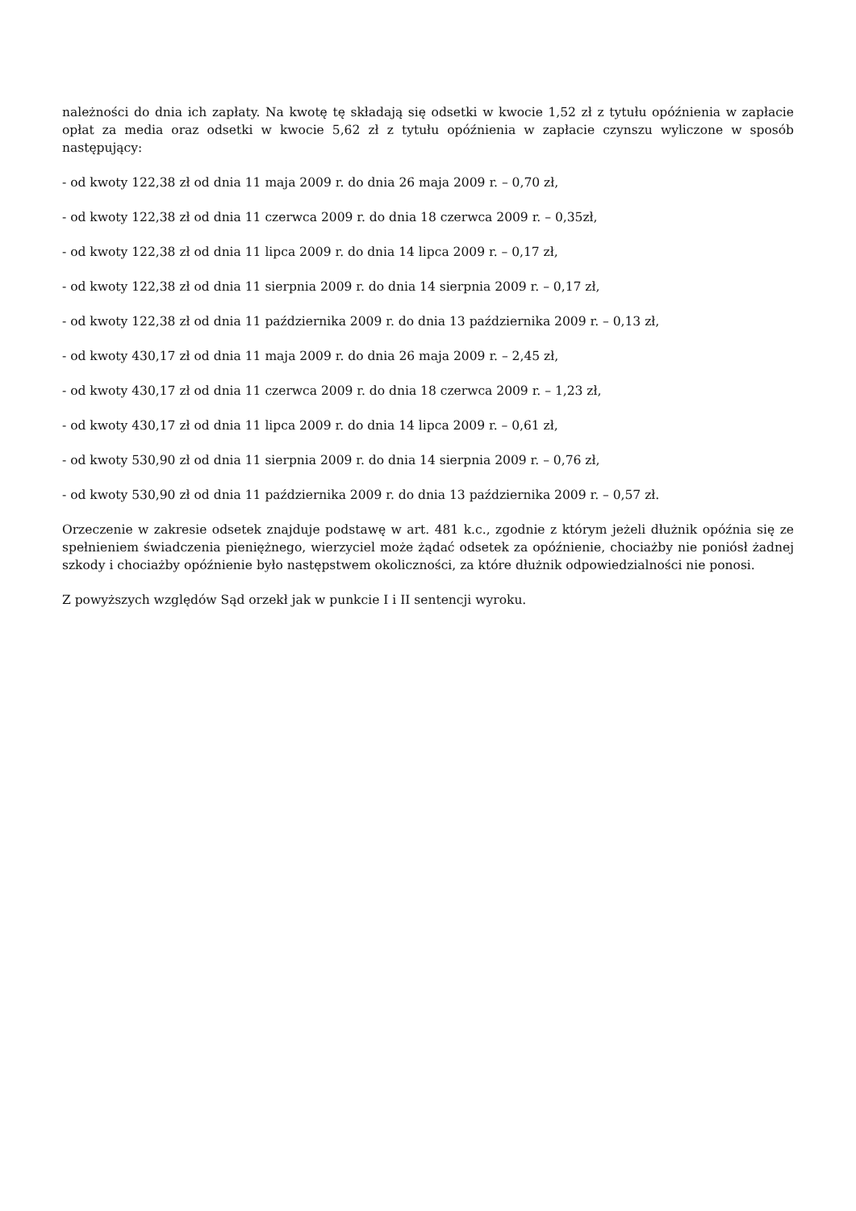należności do dnia ich zapłaty. Na kwotę tę składają się odsetki w kwocie 1,52 zł z tytułu opóźnienia w zapłacie opłat za media oraz odsetki w kwocie 5,62 zł z tytułu opóźnienia w zapłacie czynszu wyliczone w sposób następujący:
- od kwoty 122,38 zł od dnia 11 maja 2009 r. do dnia 26 maja 2009 r. – 0,70 zł,
- od kwoty 122,38 zł od dnia 11 czerwca 2009 r. do dnia 18 czerwca 2009 r. – 0,35zł,
- od kwoty 122,38 zł od dnia 11 lipca 2009 r. do dnia 14 lipca 2009 r. – 0,17 zł,
- od kwoty 122,38 zł od dnia 11 sierpnia 2009 r. do dnia 14 sierpnia 2009 r. – 0,17 zł,
- od kwoty 122,38 zł od dnia 11 października 2009 r. do dnia 13 października 2009 r. – 0,13 zł,
- od kwoty 430,17 zł od dnia 11 maja 2009 r. do dnia 26 maja 2009 r. – 2,45 zł,
- od kwoty 430,17 zł od dnia 11 czerwca 2009 r. do dnia 18 czerwca 2009 r. – 1,23 zł,
- od kwoty 430,17 zł od dnia 11 lipca 2009 r. do dnia 14 lipca 2009 r. – 0,61 zł,
- od kwoty 530,90 zł od dnia 11 sierpnia 2009 r. do dnia 14 sierpnia 2009 r. – 0,76 zł,
- od kwoty 530,90 zł od dnia 11 października 2009 r. do dnia 13 października 2009 r. – 0,57 zł.
Orzeczenie w zakresie odsetek znajduje podstawę w art. 481 k.c., zgodnie z którym jeżeli dłużnik opóźnia się ze spełnieniem świadczenia pieniężnego, wierzyciel może żądać odsetek za opóźnienie, chociażby nie poniósł żadnej szkody i chociażby opóźnienie było następstwem okoliczności, za które dłużnik odpowiedzialności nie ponosi.
Z powyższych względów Sąd orzekł jak w punkcie I i II sentencji wyroku.